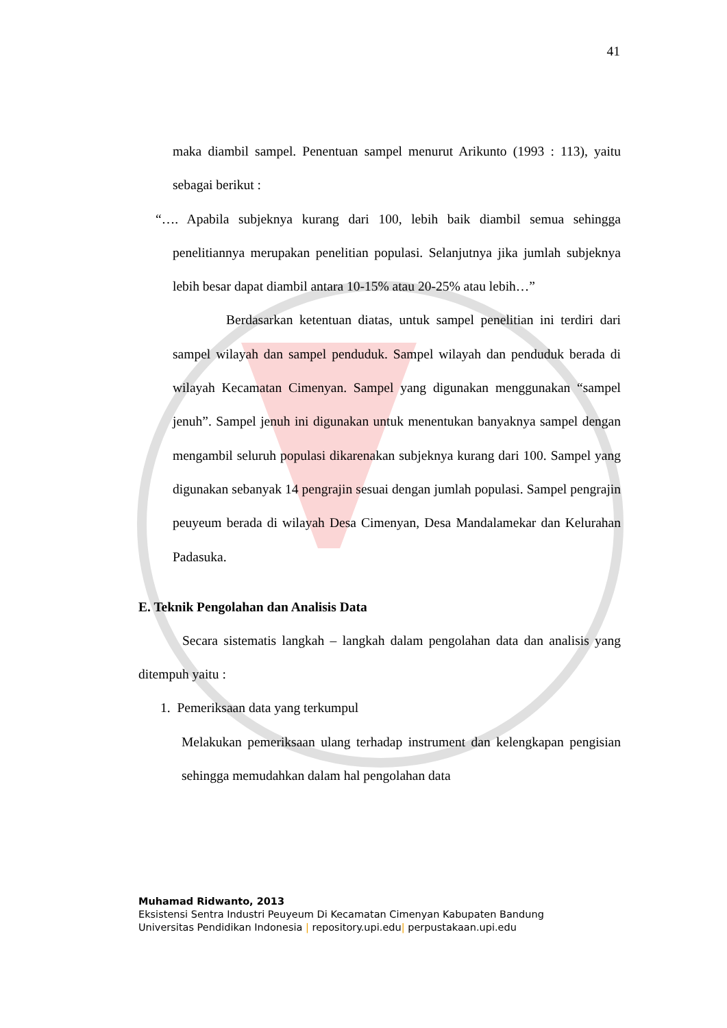41
maka diambil sampel. Penentuan sampel menurut Arikunto (1993 : 113), yaitu sebagai berikut :
“…. Apabila subjeknya kurang dari 100, lebih baik diambil semua sehingga penelitiannya merupakan penelitian populasi. Selanjutnya jika jumlah subjeknya lebih besar dapat diambil antara 10-15% atau 20-25% atau lebih…”
Berdasarkan ketentuan diatas, untuk sampel penelitian ini terdiri dari sampel wilayah dan sampel penduduk. Sampel wilayah dan penduduk berada di wilayah Kecamatan Cimenyan. Sampel yang digunakan menggunakan “sampel jenuh”. Sampel jenuh ini digunakan untuk menentukan banyaknya sampel dengan mengambil seluruh populasi dikarenakan subjeknya kurang dari 100. Sampel yang digunakan sebanyak 14 pengrajin sesuai dengan jumlah populasi. Sampel pengrajin peuyeum berada di wilayah Desa Cimenyan, Desa Mandalamekar dan Kelurahan Padasuka.
E. Teknik Pengolahan dan Analisis Data
Secara sistematis langkah – langkah dalam pengolahan data dan analisis yang ditempuh yaitu :
1. Pemeriksaan data yang terkumpul
Melakukan pemeriksaan ulang terhadap instrument dan kelengkapan pengisian sehingga memudahkan dalam hal pengolahan data
Muhamad Ridwanto, 2013
Eksistensi Sentra Industri Peuyeum Di Kecamatan Cimenyan Kabupaten Bandung
Universitas Pendidikan Indonesia | repository.upi.edu| perpustakaan.upi.edu